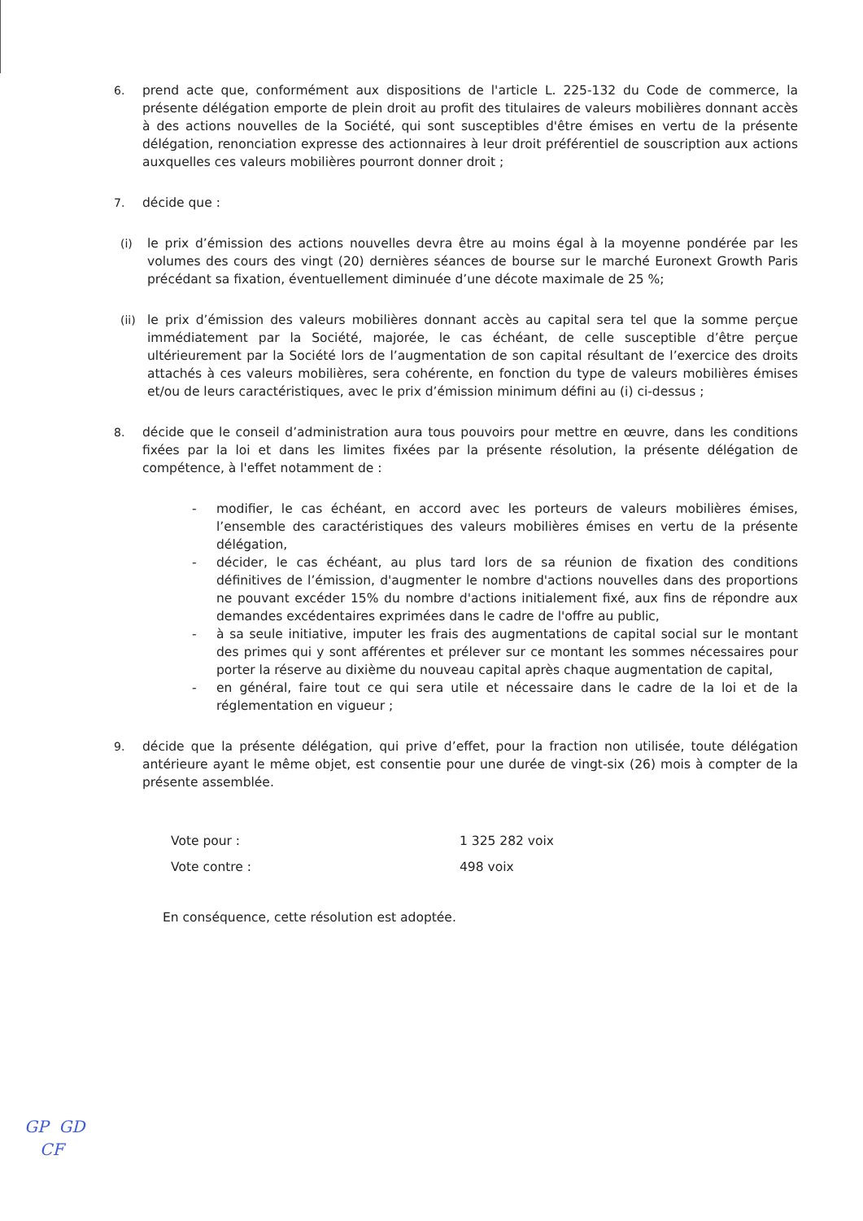6. prend acte que, conformément aux dispositions de l'article L. 225-132 du Code de commerce, la présente délégation emporte de plein droit au profit des titulaires de valeurs mobilières donnant accès à des actions nouvelles de la Société, qui sont susceptibles d'être émises en vertu de la présente délégation, renonciation expresse des actionnaires à leur droit préférentiel de souscription aux actions auxquelles ces valeurs mobilières pourront donner droit ;
7. décide que :
(i) le prix d’émission des actions nouvelles devra être au moins égal à la moyenne pondérée par les volumes des cours des vingt (20) dernières séances de bourse sur le marché Euronext Growth Paris précédant sa fixation, éventuellement diminuée d’une décote maximale de 25 %;
(ii)
le prix d’émission des valeurs mobilières donnant accès au capital sera tel que la somme perçue immédiatement par la Société, majorée, le cas échéant, de celle susceptible d’être perçue ultérieurement par la Société lors de l’augmentation de son capital résultant de l’exercice des droits attachés à ces valeurs mobilières, sera cohérente, en fonction du type de valeurs mobilières émises et/ou de leurs caractéristiques, avec le prix d’émission minimum défini au (i) ci-dessus ;
8. décide que le conseil d’administration aura tous pouvoirs pour mettre en œuvre, dans les conditions fixées par la loi et dans les limites fixées par la présente résolution, la présente délégation de compétence, à l'effet notamment de :
- modifier, le cas échéant, en accord avec les porteurs de valeurs mobilières émises, l’ensemble des caractéristiques des valeurs mobilières émises en vertu de la présente délégation,
- décider, le cas échéant, au plus tard lors de sa réunion de fixation des conditions définitives de l’émission, d'augmenter le nombre d'actions nouvelles dans des proportions ne pouvant excéder 15% du nombre d'actions initialement fixé, aux fins de répondre aux demandes excédentaires exprimées dans le cadre de l'offre au public,
- à sa seule initiative, imputer les frais des augmentations de capital social sur le montant des primes qui y sont afférentes et prélever sur ce montant les sommes nécessaires pour porter la réserve au dixième du nouveau capital après chaque augmentation de capital,
- en général, faire tout ce qui sera utile et nécessaire dans le cadre de la loi et de la réglementation en vigueur ;
9. décide que la présente délégation, qui prive d’effet, pour la fraction non utilisée, toute délégation antérieure ayant le même objet, est consentie pour une durée de vingt-six (26) mois à compter de la présente assemblée.
Vote pour : 1 325 282 voix
Vote contre : 498 voix
En conséquence, cette résolution est adoptée.
GP GD
CF